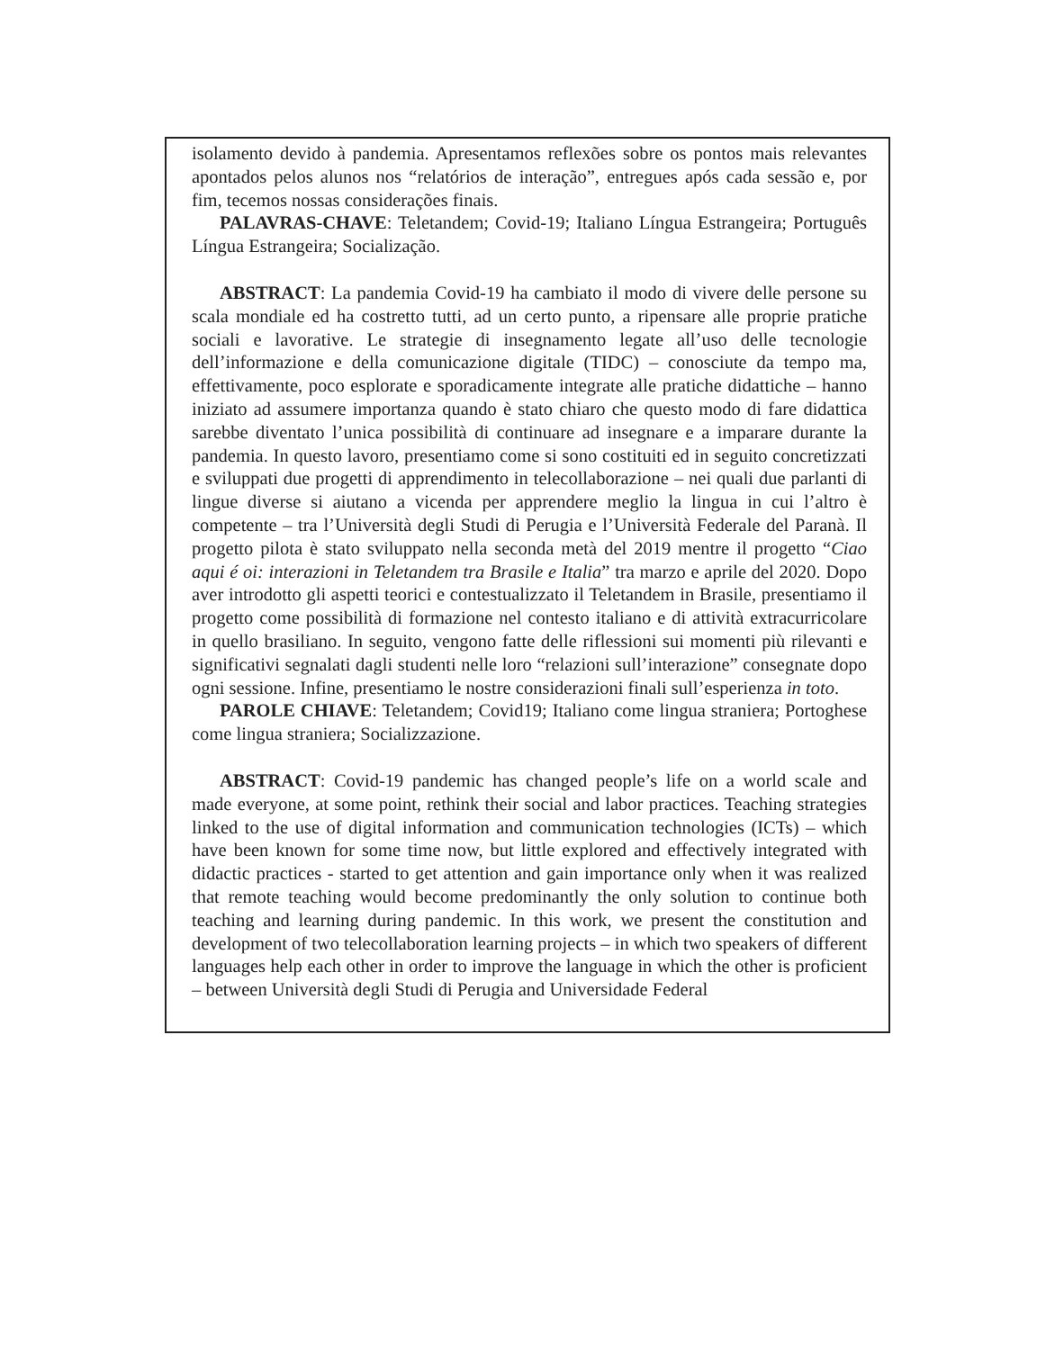isolamento devido à pandemia. Apresentamos reflexões sobre os pontos mais relevantes apontados pelos alunos nos “relatórios de interação”, entregues após cada sessão e, por fim, tecemos nossas considerações finais.
PALAVRAS-CHAVE: Teletandem; Covid-19; Italiano Língua Estrangeira; Português Língua Estrangeira; Socialização.
ABSTRACT: La pandemia Covid-19 ha cambiato il modo di vivere delle persone su scala mondiale ed ha costretto tutti, ad un certo punto, a ripensare alle proprie pratiche sociali e lavorative. Le strategie di insegnamento legate all’uso delle tecnologie dell’informazione e della comunicazione digitale (TIDC) – conosciute da tempo ma, effettivamente, poco esplorate e sporadicamente integrate alle pratiche didattiche – hanno iniziato ad assumere importanza quando è stato chiaro che questo modo di fare didattica sarebbe diventato l’unica possibilità di continuare ad insegnare e a imparare durante la pandemia. In questo lavoro, presentiamo come si sono costituiti ed in seguito concretizzati e sviluppati due progetti di apprendimento in telecollaborazione – nei quali due parlanti di lingue diverse si aiutano a vicenda per apprendere meglio la lingua in cui l’altro è competente – tra l’Università degli Studi di Perugia e l’Università Federale del Paranà. Il progetto pilota è stato sviluppato nella seconda metà del 2019 mentre il progetto “Ciao aqui é oi: interazioni in Teletandem tra Brasile e Italia” tra marzo e aprile del 2020. Dopo aver introdotto gli aspetti teorici e contestualizzato il Teletandem in Brasile, presentiamo il progetto come possibilità di formazione nel contesto italiano e di attività extracurricolare in quello brasiliano. In seguito, vengono fatte delle riflessioni sui momenti più rilevanti e significativi segnalati dagli studenti nelle loro “relazioni sull’interazione” consegnate dopo ogni sessione. Infine, presentiamo le nostre considerazioni finali sull’esperienza in toto.
PAROLE CHIAVE: Teletandem; Covid19; Italiano come lingua straniera; Portoghese come lingua straniera; Socializzazione.
ABSTRACT: Covid-19 pandemic has changed people’s life on a world scale and made everyone, at some point, rethink their social and labor practices. Teaching strategies linked to the use of digital information and communication technologies (ICTs) – which have been known for some time now, but little explored and effectively integrated with didactic practices - started to get attention and gain importance only when it was realized that remote teaching would become predominantly the only solution to continue both teaching and learning during pandemic. In this work, we present the constitution and development of two telecollaboration learning projects – in which two speakers of different languages help each other in order to improve the language in which the other is proficient – between Università degli Studi di Perugia and Universidade Federal